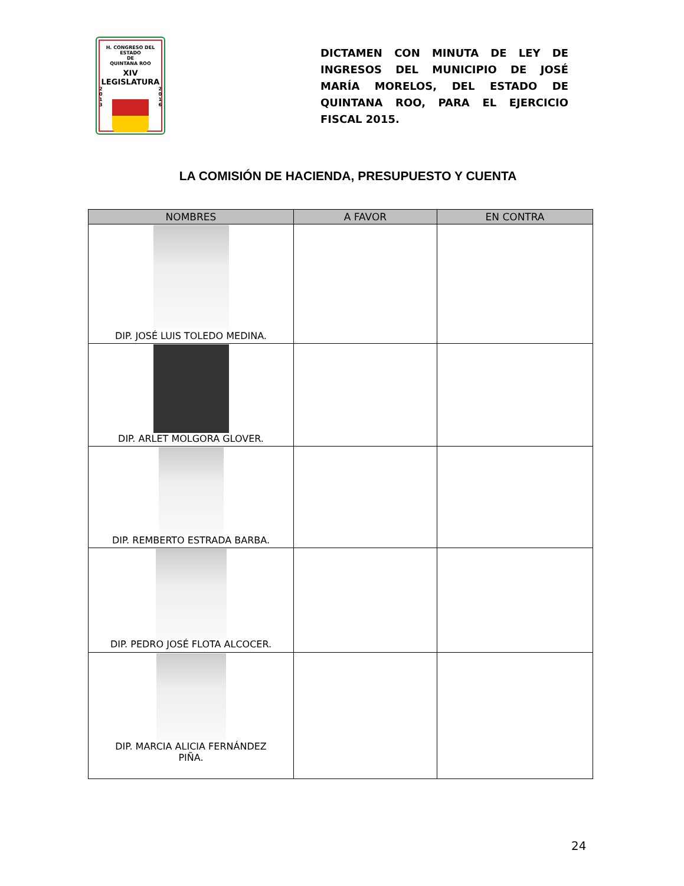H. CONGRESO DEL ESTADO
DE
QUINTANA ROO
XIV LEGISLATURA
2
0
1
3
2
0
1
6
DICTAMEN CON MINUTA DE LEY DE INGRESOS DEL MUNICIPIO DE JOSÉ MARÍA MORELOS, DEL ESTADO DE QUINTANA ROO, PARA EL EJERCICIO FISCAL 2015.
LA COMISIÓN DE HACIENDA, PRESUPUESTO Y CUENTA
| NOMBRES | A FAVOR | EN CONTRA |
| --- | --- | --- |
| DIP. JOSÉ LUIS TOLEDO MEDINA. | | |
| DIP. ARLET MOLGORA GLOVER. | | |
| DIP. REMBERTO ESTRADA BARBA. | | |
| DIP. PEDRO JOSÉ FLOTA ALCOCER. | | |
| DIP. MARCIA ALICIA FERNÁNDEZ PIÑA. | | |
24